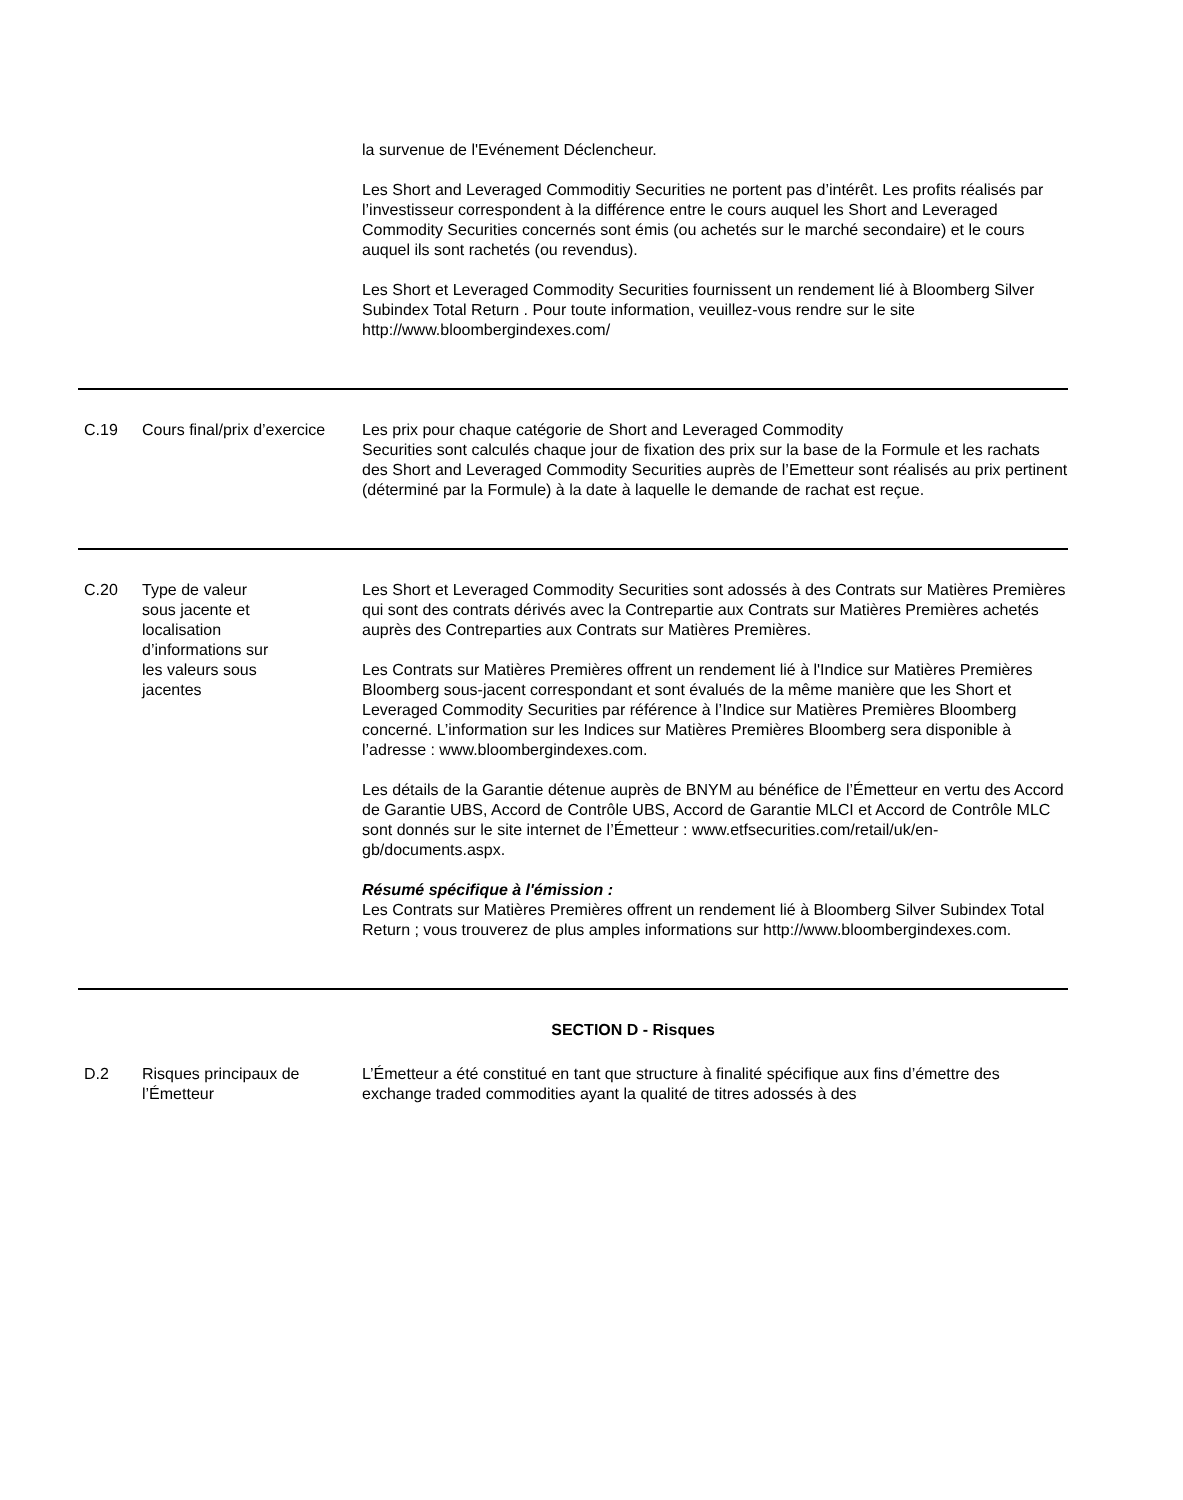| | | la survenue de l'Evénement Déclencheur. Les Short and Leveraged Commoditiy Securities ne portent pas d’intérêt. Les profits réalisés par l’investisseur correspondent à la différence entre le cours auquel les Short and Leveraged Commodity Securities concernés sont émis (ou achetés sur le marché secondaire) et le cours auquel ils sont rachetés (ou revendus). Les Short et Leveraged Commodity Securities fournissent un rendement lié à Bloomberg Silver Subindex Total Return . Pour toute information, veuillez-vous rendre sur le site http://www.bloombergindexes.com/ |
| C.19 | Cours final/prix d’exercice | Les prix pour chaque catégorie de Short and Leveraged Commodity Securities sont calculés chaque jour de fixation des prix sur la base de la Formule et les rachats des Short and Leveraged Commodity Securities auprès de l’Emetteur sont réalisés au prix pertinent (déterminé par la Formule) à la date à laquelle le demande de rachat est reçue. |
| C.20 | Type de valeur sous jacente et localisation d’informations sur les valeurs sous jacentes | Les Short et Leveraged Commodity Securities sont adossés à des Contrats sur Matières Premières qui sont des contrats dérivés avec la Contrepartie aux Contrats sur Matières Premières achetés auprès des Contreparties aux Contrats sur Matières Premières. Les Contrats sur Matières Premières offrent un rendement lié à l'Indice sur Matières Premières Bloomberg sous-jacent correspondant et sont évalués de la même manière que les Short et Leveraged Commodity Securities par référence à l’Indice sur Matières Premières Bloomberg concerné. L’information sur les Indices sur Matières Premières Bloomberg sera disponible à l’adresse : www.bloombergindexes.com. Les détails de la Garantie détenue auprès de BNYM au bénéfice de l’Émetteur en vertu des Accord de Garantie UBS, Accord de Contrôle UBS, Accord de Garantie MLCI et Accord de Contrôle MLC sont donnés sur le site internet de l’Émetteur : www.etfsecurities.com/retail/uk/en-gb/documents.aspx. Résumé spécifique à l'émission : Les Contrats sur Matières Premières offrent un rendement lié à Bloomberg Silver Subindex Total Return ; vous trouverez de plus amples informations sur http://www.bloombergindexes.com. |
| SECTION D - Risques | | |
| D.2 | Risques principaux de l’Émetteur | L’Émetteur a été constitué en tant que structure à finalité spécifique aux fins d’émettre des exchange traded commodities ayant la qualité de titres adossés à des |